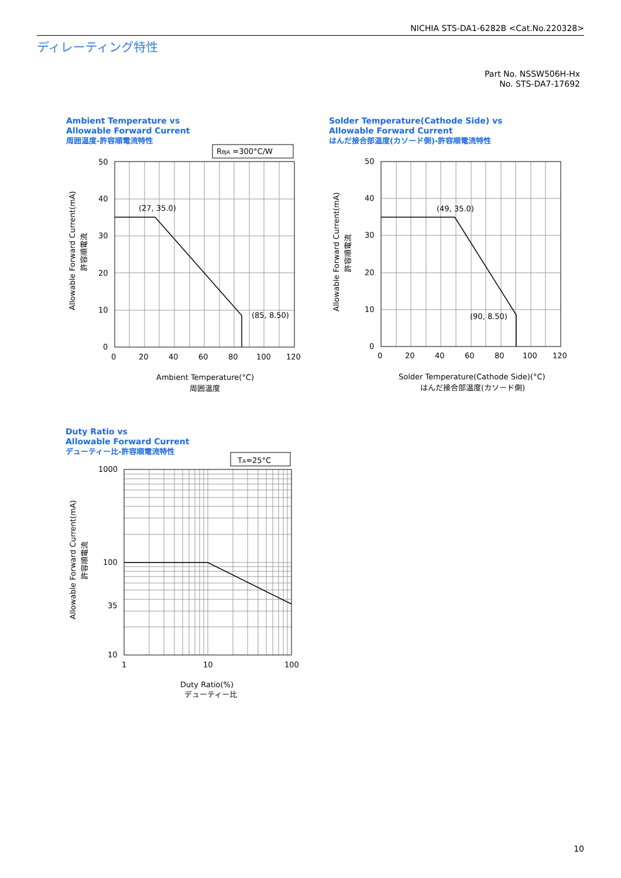NICHIA STS-DA1-6282B <Cat.No.220328>
ディレーティング特性
Part No. NSSW506H-Hx
No. STS-DA7-17692
Ambient Temperature vs
Allowable Forward Current
周囲温度-許容順電流特性
RθJA =300°C/W
(27, 35.0)
(85, 8.50)
50
40
30
20
10
0
0
20
40
60
80
100
120
Ambient Temperature(°C)
周囲温度
Allowable Forward Current(mA)
許容順電流
(49, 35.0)
(90, 8.50)
50
40
30
20
10
0
0
20
40
60
80
100
120
Solder Temperature(Cathode Side)(°C)
はんだ接合部温度(カソード側)
Allowable Forward Current(mA)
許容順電流
Solder Temperature(Cathode Side) vs
Allowable Forward Current
はんだ接合部温度(カソード側)-許容順電流特性
Duty Ratio vs
Allowable Forward Current
デューティー比-許容順電流特性
TA=25°C
1000
100
35
10
1
10
100
Duty Ratio(%)
デューティー比
Allowable Forward Current(mA)
許容順電流
10